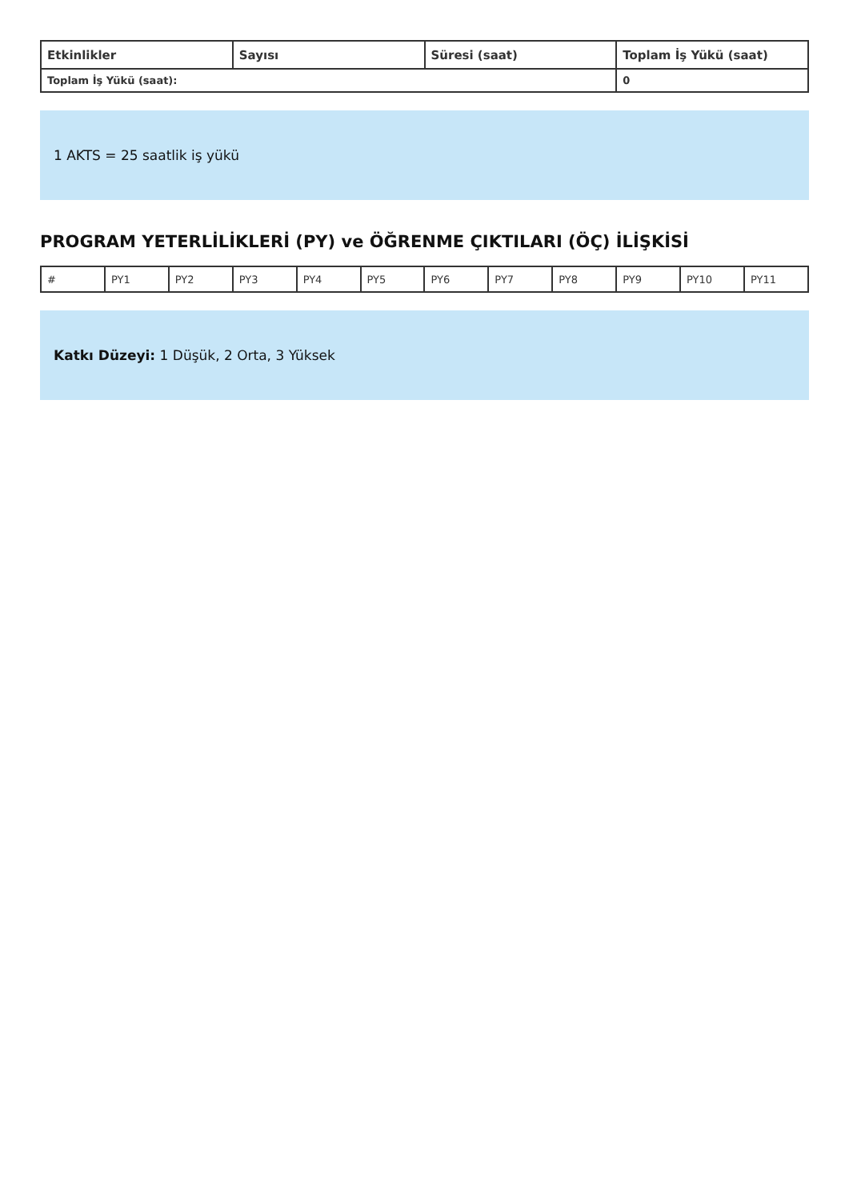| Etkinlikler | Sayısı | Süresi (saat) | Toplam İş Yükü (saat) |
| --- | --- | --- | --- |
| Toplam İş Yükü (saat): | | | 0 |
1 AKTS = 25 saatlik iş yükü
PROGRAM YETERLİLİKLERİ (PY) ve ÖĞRENME ÇIKTILARI (ÖÇ) İLİŞKİSİ
| # | PY1 | PY2 | PY3 | PY4 | PY5 | PY6 | PY7 | PY8 | PY9 | PY10 | PY11 |
Katkı Düzeyi: 1 Düşük, 2 Orta, 3 Yüksek